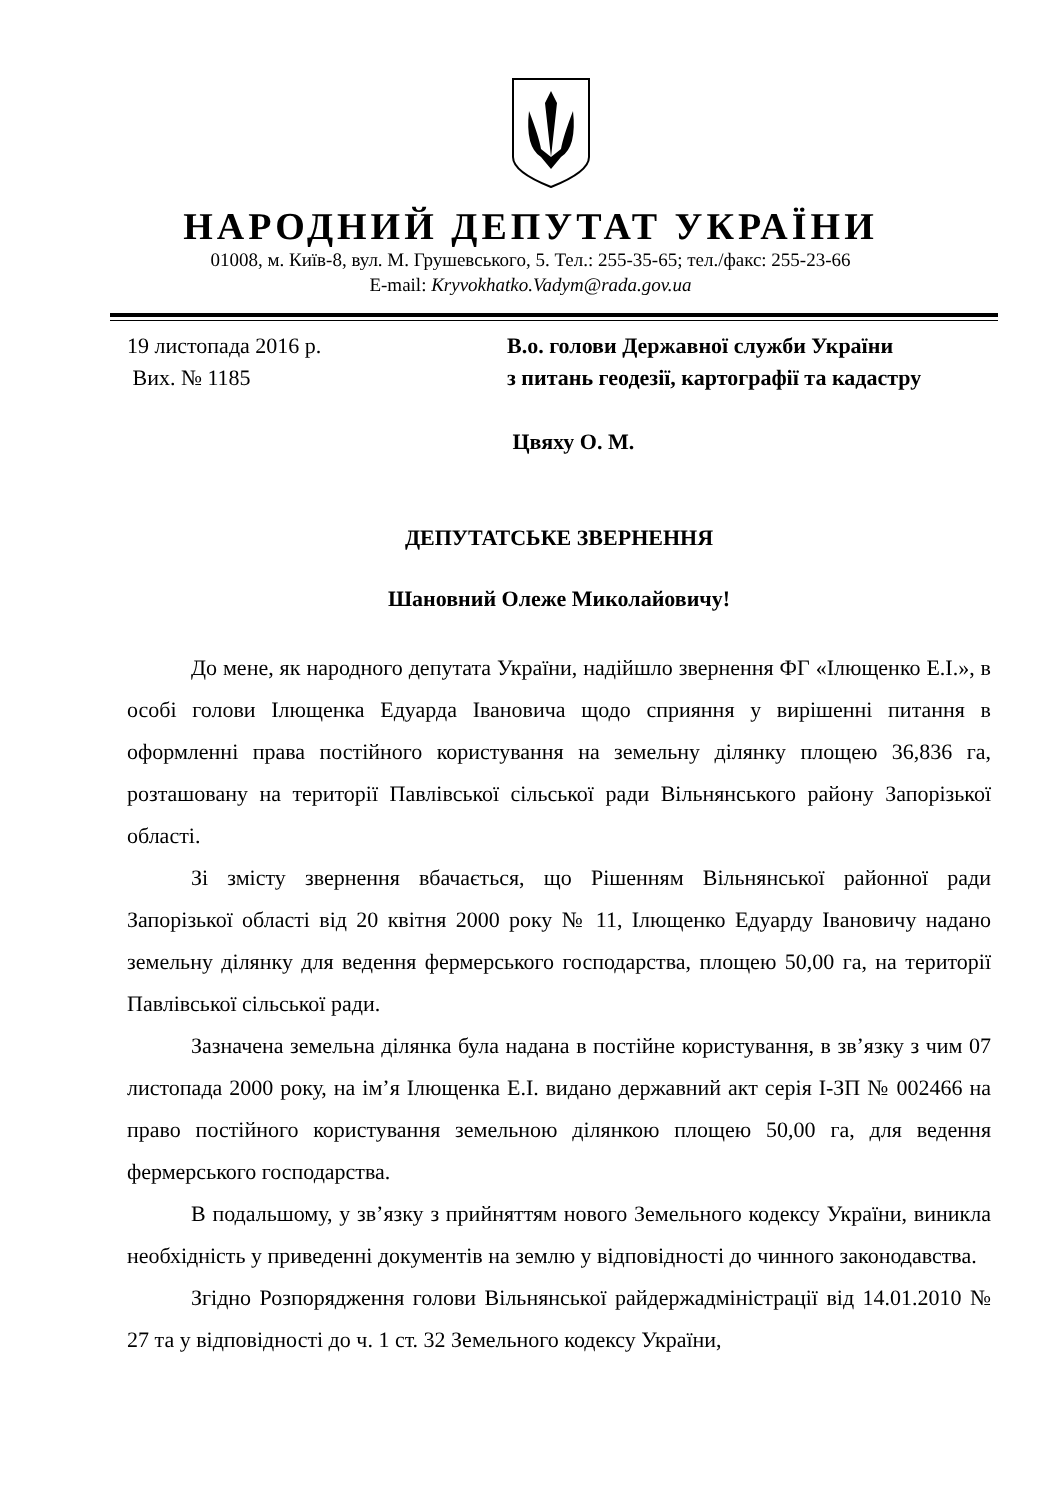НАРОДНИЙ ДЕПУТАТ УКРАЇНИ
01008, м. Київ-8, вул. М. Грушевського, 5. Тел.: 255-35-65; тел./факс: 255-23-66
E-mail: Kryvokhatko.Vadym@rada.gov.ua
19 листопада 2016 р.
Вих. № 1185
В.о. голови Державної служби України
з питань геодезії, картографії та кадастру
Цвяху О. М.
ДЕПУТАТСЬКЕ ЗВЕРНЕННЯ
Шановний Олеже Миколайовичу!
До мене, як народного депутата України, надійшло звернення ФГ «Ілющенко Е.І.», в особі голови Ілющенка Едуарда Івановича щодо сприяння у вирішенні питання в оформленні права постійного користування на земельну ділянку площею 36,836 га, розташовану на території Павлівської сільської ради Вільнянського району Запорізької області.
Зі змісту звернення вбачається, що Рішенням Вільнянської районної ради Запорізької області від 20 квітня 2000 року № 11, Ілющенко Едуарду Івановичу надано земельну ділянку для ведення фермерського господарства, площею 50,00 га, на території Павлівської сільської ради.
Зазначена земельна ділянка була надана в постійне користування, в зв’язку з чим 07 листопада 2000 року, на ім’я Ілющенка Е.І. видано державний акт серія І-ЗП № 002466 на право постійного користування земельною ділянкою площею 50,00 га, для ведення фермерського господарства.
В подальшому, у зв’язку з прийняттям нового Земельного кодексу України, виникла необхідність у приведенні документів на землю у відповідності до чинного законодавства.
Згідно Розпорядження голови Вільнянської райдержадміністрації від 14.01.2010 № 27 та у відповідності до ч. 1 ст. 32 Земельного кодексу України,